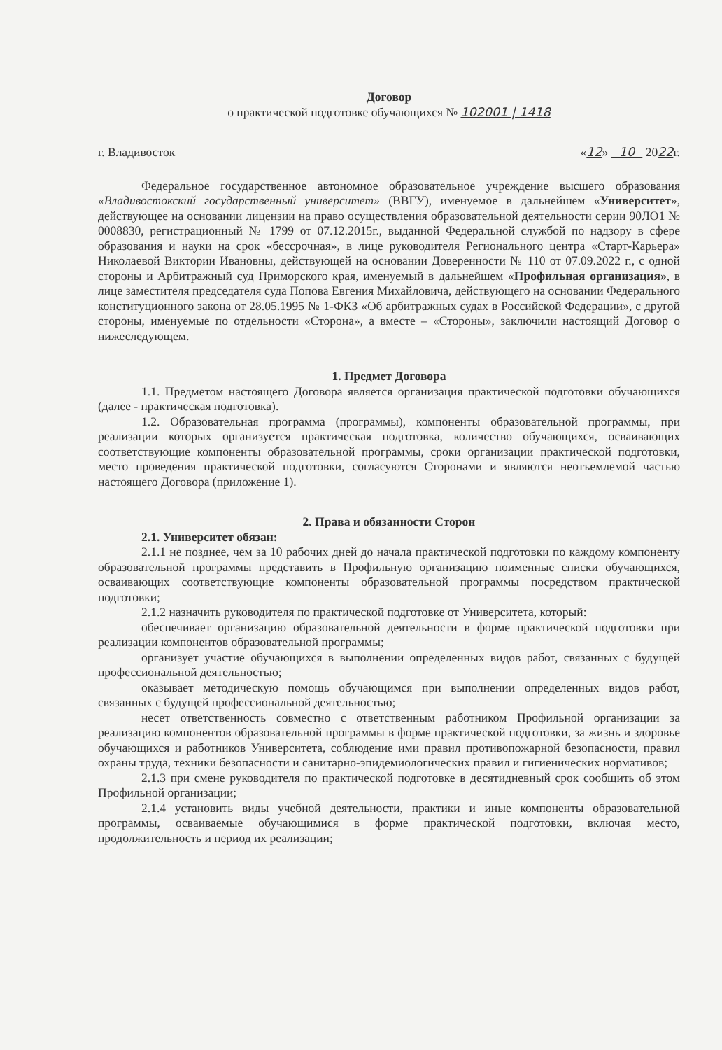Договор
о практической подготовке обучающихся № 102001 | 1418
г. Владивосток «12» 10 2022г.
Федеральное государственное автономное образовательное учреждение высшего образования «Владивостокский государственный университет» (ВВГУ), именуемое в дальнейшем «Университет», действующее на основании лицензии на право осуществления образовательной деятельности серии 90ЛО1 № 0008830, регистрационный № 1799 от 07.12.2015г., выданной Федеральной службой по надзору в сфере образования и науки на срок «бессрочная», в лице руководителя Регионального центра «Старт-Карьера» Николаевой Виктории Ивановны, действующей на основании Доверенности № 110 от 07.09.2022 г., с одной стороны и Арбитражный суд Приморского края, именуемый в дальнейшем «Профильная организация», в лице заместителя председателя суда Попова Евгения Михайловича, действующего на основании Федерального конституционного закона от 28.05.1995 № 1-ФКЗ «Об арбитражных судах в Российской Федерации», с другой стороны, именуемые по отдельности «Сторона», а вместе – «Стороны», заключили настоящий Договор о нижеследующем.
1. Предмет Договора
1.1. Предметом настоящего Договора является организация практической подготовки обучающихся (далее - практическая подготовка).
1.2. Образовательная программа (программы), компоненты образовательной программы, при реализации которых организуется практическая подготовка, количество обучающихся, осваивающих соответствующие компоненты образовательной программы, сроки организации практической подготовки, место проведения практической подготовки, согласуются Сторонами и являются неотъемлемой частью настоящего Договора (приложение 1).
2. Права и обязанности Сторон
2.1. Университет обязан:
2.1.1 не позднее, чем за 10 рабочих дней до начала практической подготовки по каждому компоненту образовательной программы представить в Профильную организацию поименные списки обучающихся, осваивающих соответствующие компоненты образовательной программы посредством практической подготовки;
2.1.2 назначить руководителя по практической подготовке от Университета, который:
обеспечивает организацию образовательной деятельности в форме практической подготовки при реализации компонентов образовательной программы;
организует участие обучающихся в выполнении определенных видов работ, связанных с будущей профессиональной деятельностью;
оказывает методическую помощь обучающимся при выполнении определенных видов работ, связанных с будущей профессиональной деятельностью;
несет ответственность совместно с ответственным работником Профильной организации за реализацию компонентов образовательной программы в форме практической подготовки, за жизнь и здоровье обучающихся и работников Университета, соблюдение ими правил противопожарной безопасности, правил охраны труда, техники безопасности и санитарно-эпидемиологических правил и гигиенических нормативов;
2.1.3 при смене руководителя по практической подготовке в десятидневный срок сообщить об этом Профильной организации;
2.1.4 установить виды учебной деятельности, практики и иные компоненты образовательной программы, осваиваемые обучающимися в форме практической подготовки, включая место, продолжительность и период их реализации;